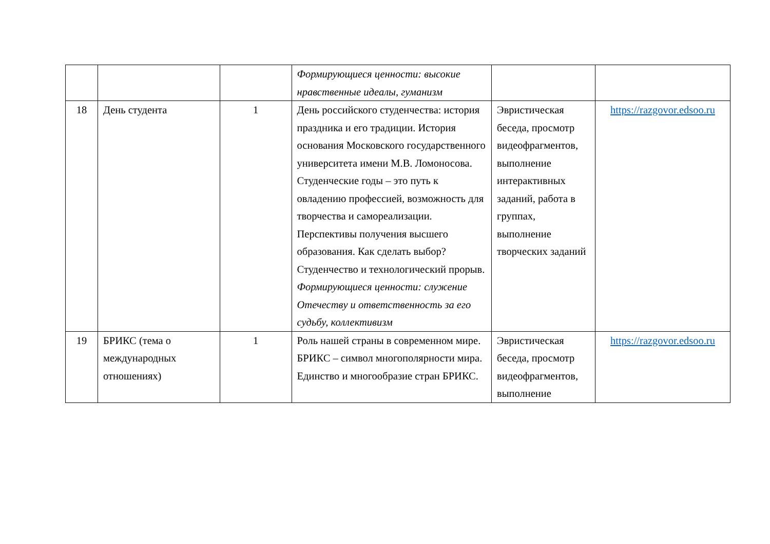| | | | Формирующиеся ценности: высокие нравственные идеалы, гуманизм | | |
| 18 | День студента | 1 | День российского студенчества: история праздника и его традиции. История основания Московского государственного университета имени М.В. Ломоносова. Студенческие годы – это путь к овладению профессией, возможность для творчества и самореализации. Перспективы получения высшего образования. Как сделать выбор? Студенчество и технологический прорыв. Формирующиеся ценности: служение Отечеству и ответственность за его судьбу, коллективизм | Эвристическая беседа, просмотр видеофрагментов, выполнение интерактивных заданий, работа в группах, выполнение творческих заданий | https://razgovor.edsoo.ru |
| 19 | БРИКС (тема о международных отношениях) | 1 | Роль нашей страны в современном мире. БРИКС – символ многополярности мира. Единство и многообразие стран БРИКС. | Эвристическая беседа, просмотр видеофрагментов, выполнение | https://razgovor.edsoo.ru |